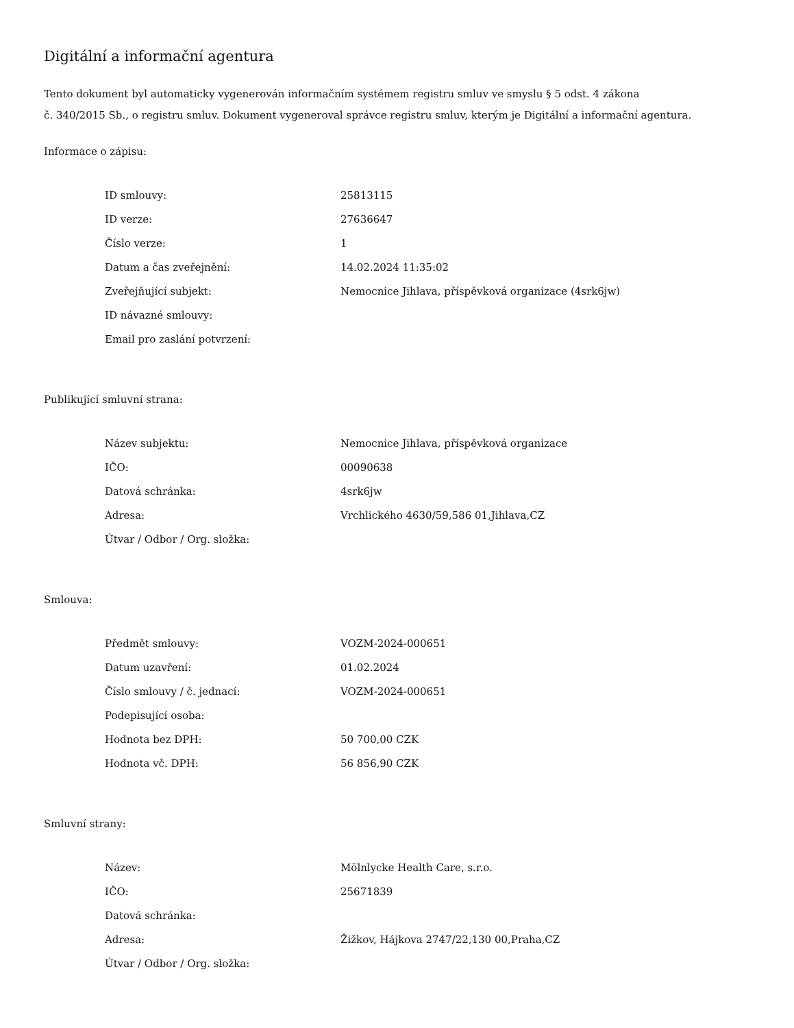Digitální a informační agentura
Tento dokument byl automaticky vygenerován informačním systémem registru smluv ve smyslu § 5 odst. 4 zákona
č. 340/2015 Sb., o registru smluv. Dokument vygeneroval správce registru smluv, kterým je Digitální a informační agentura.
Informace o zápisu:
| ID smlouvy: | 25813115 |
| ID verze: | 27636647 |
| Číslo verze: | 1 |
| Datum a čas zveřejnění: | 14.02.2024 11:35:02 |
| Zveřejňující subjekt: | Nemocnice Jihlava, příspěvková organizace (4srk6jw) |
| ID návazné smlouvy: | |
| Email pro zaslání potvrzení: | |
Publikující smluvní strana:
| Název subjektu: | Nemocnice Jihlava, příspěvková organizace |
| IČO: | 00090638 |
| Datová schránka: | 4srk6jw |
| Adresa: | Vrchlického 4630/59,586 01,Jihlava,CZ |
| Útvar / Odbor / Org. složka: | |
Smlouva:
| Předmět smlouvy: | VOZM-2024-000651 |
| Datum uzavření: | 01.02.2024 |
| Číslo smlouvy / č. jednací: | VOZM-2024-000651 |
| Podepisující osoba: | |
| Hodnota bez DPH: | 50 700,00 CZK |
| Hodnota vč. DPH: | 56 856,90 CZK |
Smluvní strany:
| Název: | Mölnlycke Health Care, s.r.o. |
| IČO: | 25671839 |
| Datová schránka: | |
| Adresa: | Žižkov, Hájkova 2747/22,130 00,Praha,CZ |
| Útvar / Odbor / Org. složka: | |